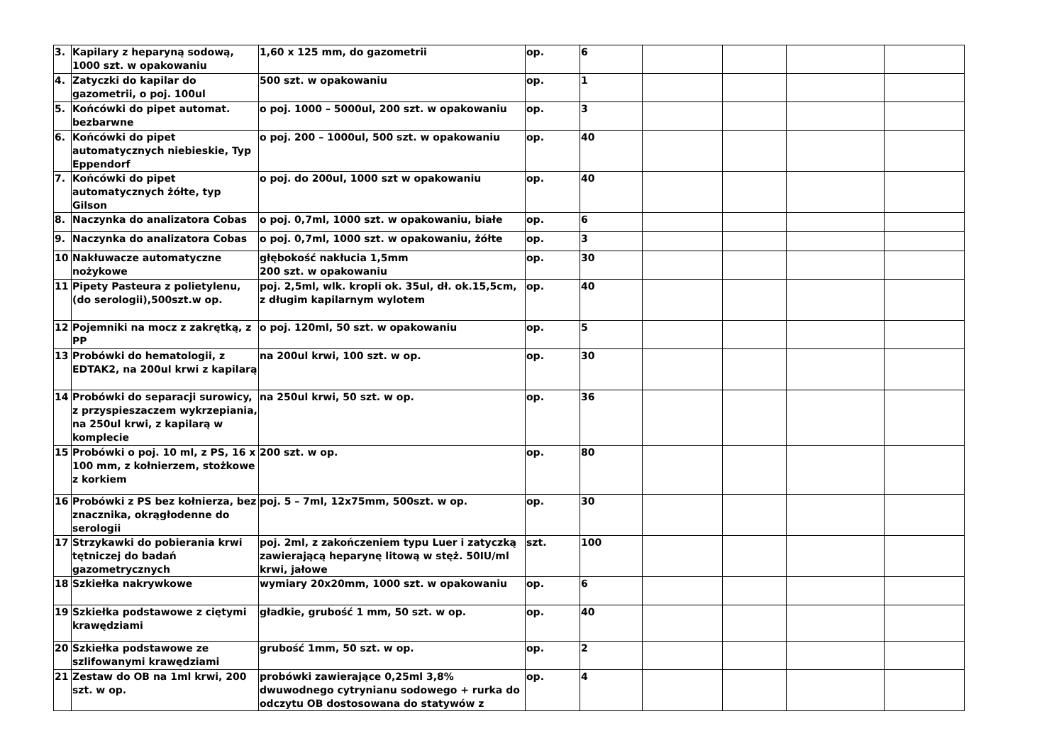| 3. | Kapilary z heparyną sodową, 1000 szt. w opakowaniu | 1,60 x 125 mm, do gazometrii | op. | 6 | | | | |
| 4. | Zatyczki do kapilar do gazometrii, o poj. 100ul | 500 szt. w opakowaniu | op. | 1 | | | | |
| 5. | Końcówki do pipet automat. bezbarwne | o poj. 1000 – 5000ul, 200 szt. w opakowaniu | op. | 3 | | | | |
| 6. | Końcówki do pipet automatycznych niebieskie, Typ Eppendorf | o poj. 200 – 1000ul, 500 szt. w opakowaniu | op. | 40 | | | | |
| 7. | Końcówki do pipet automatycznych żółte, typ Gilson | o poj. do 200ul, 1000 szt w opakowaniu | op. | 40 | | | | |
| 8. | Naczynka do analizatora Cobas | o poj. 0,7ml, 1000 szt. w opakowaniu, białe | op. | 6 | | | | |
| 9. | Naczynka do analizatora Cobas | o poj. 0,7ml, 1000 szt. w opakowaniu, żółte | op. | 3 | | | | |
| 10 | Nakłuwacze automatyczne nożykowe | głębokość nakłucia 1,5mm 200 szt. w opakowaniu | op. | 30 | | | | |
| 11 | Pipety Pasteura z polietylenu, (do serologii),500szt.w op. | poj. 2,5ml, wlk. kropli ok. 35ul, dł. ok.15,5cm, z długim kapilarnym wylotem | op. | 40 | | | | |
| 12 | Pojemniki na mocz z zakrętką, z PP | o poj. 120ml, 50 szt. w opakowaniu | op. | 5 | | | | |
| 13 | Probówki do hematologii, z EDTAK2, na 200ul krwi z kapilarą | na 200ul krwi, 100 szt. w op. | op. | 30 | | | | |
| 14 | Probówki do separacji surowicy, z przyspieszaczem wykrzepiania, na 250ul krwi, z kapilarą w komplecie | na 250ul krwi, 50 szt. w op. | op. | 36 | | | | |
| 15 | Probówki o poj. 10 ml, z PS, 16 x 100 mm, z kołnierzem, stożkowe z korkiem | 200 szt. w op. | op. | 80 | | | | |
| 16 | Probówki z PS bez kołnierza, bez znacznika, okrągłodenne do serologii | poj. 5 – 7ml, 12x75mm, 500szt. w op. | op. | 30 | | | | |
| 17 | Strzykawki do pobierania krwi tętniczej do badań gazometrycznych | poj. 2ml, z zakończeniem typu Luer i zatyczką zawierającą heparynę litową w stęż. 50IU/ml krwi, jałowe | szt. | 100 | | | | |
| 18 | Szkiełka nakrywkowe | wymiary 20x20mm, 1000 szt. w opakowaniu | op. | 6 | | | | |
| 19 | Szkiełka podstawowe z ciętymi krawędziami | gładkie, grubość 1 mm, 50 szt. w op. | op. | 40 | | | | |
| 20 | Szkiełka podstawowe ze szlifowanymi krawędziami | grubość 1mm, 50 szt. w op. | op. | 2 | | | | |
| 21 | Zestaw do OB na 1ml krwi, 200 szt. w op. | probówki zawierające 0,25ml 3,8% dwuwodnego cytrynianu sodowego + rurka do odczytu OB dostosowana do statywów z | op. | 4 | | | | |